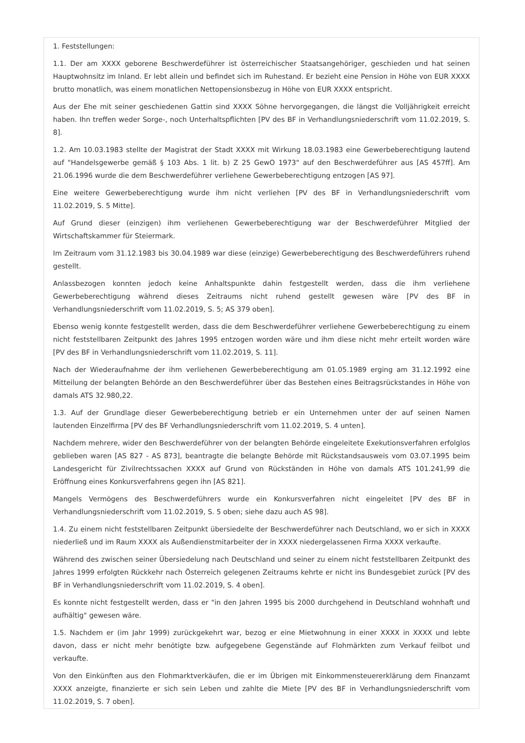1. Feststellungen:
1.1. Der am XXXX geborene Beschwerdeführer ist österreichischer Staatsangehöriger, geschieden und hat seinen Hauptwohnsitz im Inland. Er lebt allein und befindet sich im Ruhestand. Er bezieht eine Pension in Höhe von EUR XXXX brutto monatlich, was einem monatlichen Nettopensionsbezug in Höhe von EUR XXXX entspricht.
Aus der Ehe mit seiner geschiedenen Gattin sind XXXX Söhne hervorgegangen, die längst die Volljährigkeit erreicht haben. Ihn treffen weder Sorge-, noch Unterhaltspflichten [PV des BF in Verhandlungsniederschrift vom 11.02.2019, S. 8].
1.2. Am 10.03.1983 stellte der Magistrat der Stadt XXXX mit Wirkung 18.03.1983 eine Gewerbeberechtigung lautend auf "Handelsgewerbe gemäß § 103 Abs. 1 lit. b) Z 25 GewO 1973" auf den Beschwerdeführer aus [AS 457ff]. Am 21.06.1996 wurde die dem Beschwerdeführer verliehene Gewerbeberechtigung entzogen [AS 97].
Eine weitere Gewerbeberechtigung wurde ihm nicht verliehen [PV des BF in Verhandlungsniederschrift vom 11.02.2019, S. 5 Mitte].
Auf Grund dieser (einzigen) ihm verliehenen Gewerbeberechtigung war der Beschwerdeführer Mitglied der Wirtschaftskammer für Steiermark.
Im Zeitraum vom 31.12.1983 bis 30.04.1989 war diese (einzige) Gewerbeberechtigung des Beschwerdeführers ruhend gestellt.
Anlassbezogen konnten jedoch keine Anhaltspunkte dahin festgestellt werden, dass die ihm verliehene Gewerbeberechtigung während dieses Zeitraums nicht ruhend gestellt gewesen wäre [PV des BF in Verhandlungsniederschrift vom 11.02.2019, S. 5; AS 379 oben].
Ebenso wenig konnte festgestellt werden, dass die dem Beschwerdeführer verliehene Gewerbeberechtigung zu einem nicht feststellbaren Zeitpunkt des Jahres 1995 entzogen worden wäre und ihm diese nicht mehr erteilt worden wäre [PV des BF in Verhandlungsniederschrift vom 11.02.2019, S. 11].
Nach der Wiederaufnahme der ihm verliehenen Gewerbeberechtigung am 01.05.1989 erging am 31.12.1992 eine Mitteilung der belangten Behörde an den Beschwerdeführer über das Bestehen eines Beitragsrückstandes in Höhe von damals ATS 32.980,22.
1.3. Auf der Grundlage dieser Gewerbeberechtigung betrieb er ein Unternehmen unter der auf seinen Namen lautenden Einzelfirma [PV des BF Verhandlungsniederschrift vom 11.02.2019, S. 4 unten].
Nachdem mehrere, wider den Beschwerdeführer von der belangten Behörde eingeleitete Exekutionsverfahren erfolglos geblieben waren [AS 827 - AS 873], beantragte die belangte Behörde mit Rückstandsausweis vom 03.07.1995 beim Landesgericht für Zivilrechtssachen XXXX auf Grund von Rückständen in Höhe von damals ATS 101.241,99 die Eröffnung eines Konkursverfahrens gegen ihn [AS 821].
Mangels Vermögens des Beschwerdeführers wurde ein Konkursverfahren nicht eingeleitet [PV des BF in Verhandlungsniederschrift vom 11.02.2019, S. 5 oben; siehe dazu auch AS 98].
1.4. Zu einem nicht feststellbaren Zeitpunkt übersiedelte der Beschwerdeführer nach Deutschland, wo er sich in XXXX niederließ und im Raum XXXX als Außendienstmitarbeiter der in XXXX niedergelassenen Firma XXXX verkaufte.
Während des zwischen seiner Übersiedelung nach Deutschland und seiner zu einem nicht feststellbaren Zeitpunkt des Jahres 1999 erfolgten Rückkehr nach Österreich gelegenen Zeitraums kehrte er nicht ins Bundesgebiet zurück [PV des BF in Verhandlungsniederschrift vom 11.02.2019, S. 4 oben].
Es konnte nicht festgestellt werden, dass er "in den Jahren 1995 bis 2000 durchgehend in Deutschland wohnhaft und aufhältig" gewesen wäre.
1.5. Nachdem er (im Jahr 1999) zurückgekehrt war, bezog er eine Mietwohnung in einer XXXX in XXXX und lebte davon, dass er nicht mehr benötigte bzw. aufgegebene Gegenstände auf Flohmärkten zum Verkauf feilbot und verkaufte.
Von den Einkünften aus den Flohmarktverkäufen, die er im Übrigen mit Einkommensteuererklärung dem Finanzamt XXXX anzeigte, finanzierte er sich sein Leben und zahlte die Miete [PV des BF in Verhandlungsniederschrift vom 11.02.2019, S. 7 oben].